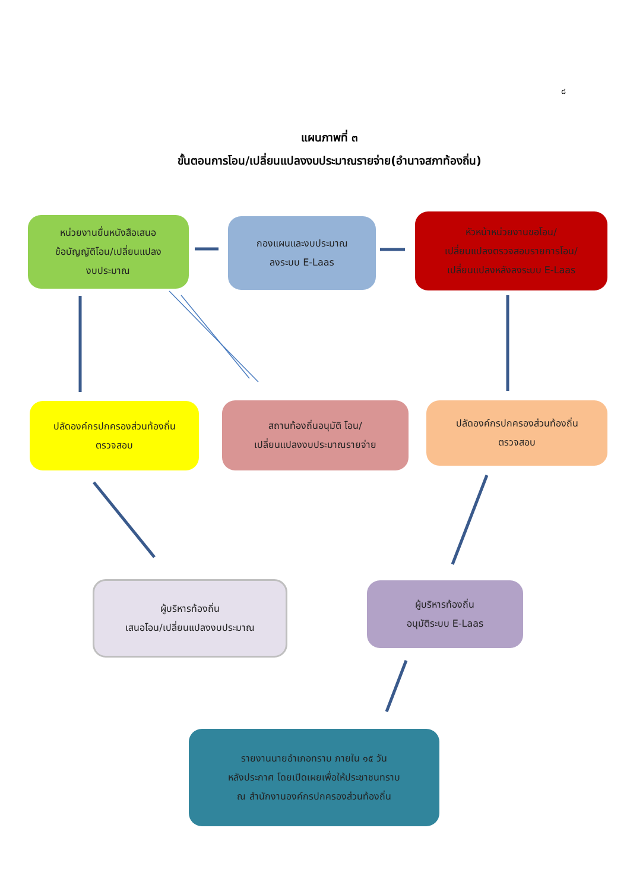๘
แผนภาพที่ ๓
ขั้นตอนการโอน/เปลี่ยนแปลงงบประมาณรายจ่าย(อำนาจสภาท้องถิ่น)
หน่วยงานยื่นหนังสือเสนอ
ข้อบัญญัติโอน/เปลี่ยนแปลง
งบประมาณ
กองแผนและงบประมาณ
ลงระบบ E-Laas
หัวหน้าหน่วยงานขอโอน/
เปลี่ยนแปลงตรวจสอบรายการโอน/
เปลี่ยนแปลงหลังลงระบบ E-Laas
ปลัดองค์กรปกครองส่วนท้องถิ่น
ตรวจสอบ
สถานท้องถิ่นอนุมัติ โอน/
เปลี่ยนแปลงงบประมาณรายจ่าย
ปลัดองค์กรปกครองส่วนท้องถิ่น
ตรวจสอบ
ผู้บริหารท้องถิ่น
เสนอโอน/เปลี่ยนแปลงงบประมาณ
ผู้บริหารท้องถิ่น
อนุมัติระบบ E-Laas
รายงานนายอำเภอทราบ ภายใน ๑๕ วัน
หลังประกาศ โดยเปิดเผยเพื่อให้ประชาชนทราบ
ณ สำนักงานองค์กรปกครองส่วนท้องถิ่น